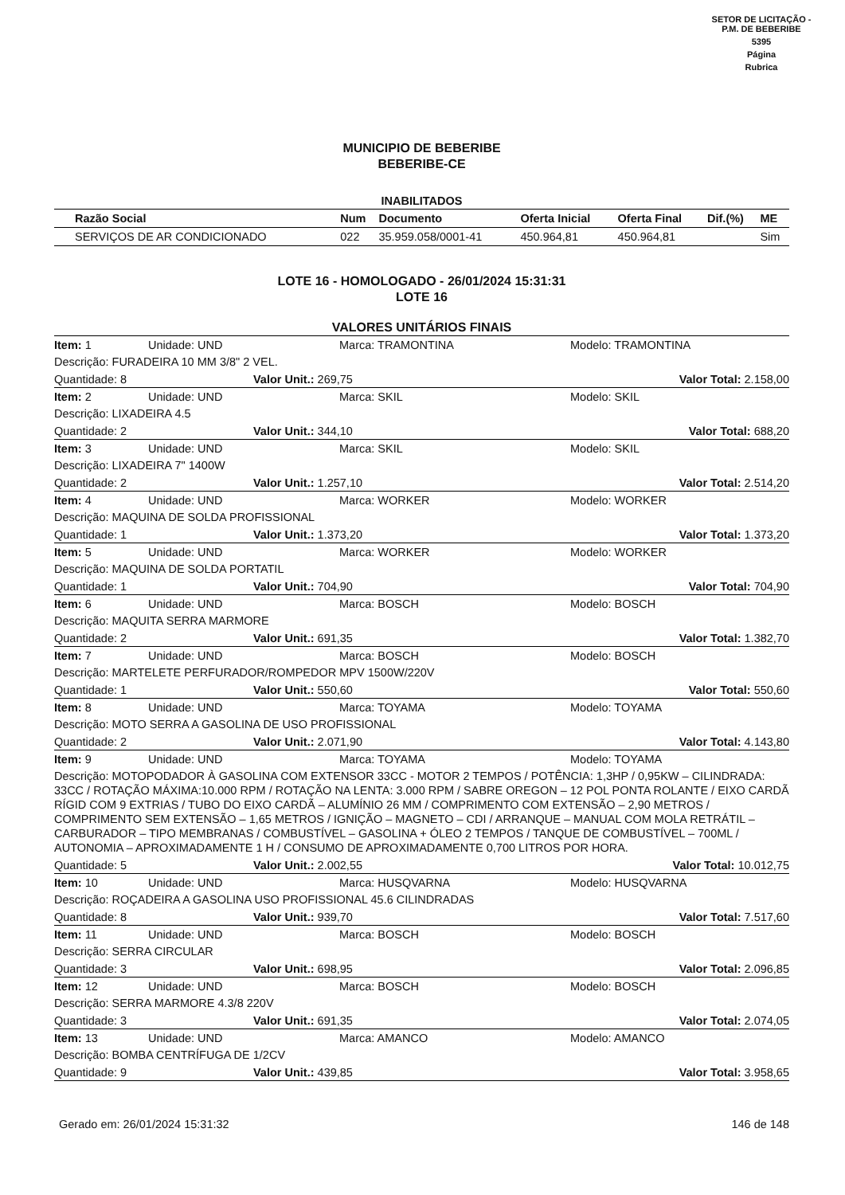SETOR DE LICITAÇÃO - P.M. DE BEBERIBE
5395
Página
Rubrica
MUNICIPIO DE BEBERIBE
BEBERIBE-CE
INABILITADOS
| Razão Social | Num | Documento | Oferta Inicial | Oferta Final | Dif.(%) | ME |
| --- | --- | --- | --- | --- | --- | --- |
| SERVIÇOS DE AR CONDICIONADO | 022 | 35.959.058/0001-41 | 450.964,81 | 450.964,81 | | Sim |
LOTE 16 - HOMOLOGADO - 26/01/2024 15:31:31
LOTE 16
VALORES UNITÁRIOS FINAIS
Item: 1 Unidade: UND Marca: TRAMONTINA Modelo: TRAMONTINA
Descrição: FURADEIRA 10 MM 3/8" 2 VEL.
Quantidade: 8 Valor Unit.: 269,75 Valor Total: 2.158,00
Item: 2 Unidade: UND Marca: SKIL Modelo: SKIL
Descrição: LIXADEIRA 4.5
Quantidade: 2 Valor Unit.: 344,10 Valor Total: 688,20
Item: 3 Unidade: UND Marca: SKIL Modelo: SKIL
Descrição: LIXADEIRA 7" 1400W
Quantidade: 2 Valor Unit.: 1.257,10 Valor Total: 2.514,20
Item: 4 Unidade: UND Marca: WORKER Modelo: WORKER
Descrição: MAQUINA DE SOLDA PROFISSIONAL
Quantidade: 1 Valor Unit.: 1.373,20 Valor Total: 1.373,20
Item: 5 Unidade: UND Marca: WORKER Modelo: WORKER
Descrição: MAQUINA DE SOLDA PORTATIL
Quantidade: 1 Valor Unit.: 704,90 Valor Total: 704,90
Item: 6 Unidade: UND Marca: BOSCH Modelo: BOSCH
Descrição: MAQUITA SERRA MARMORE
Quantidade: 2 Valor Unit.: 691,35 Valor Total: 1.382,70
Item: 7 Unidade: UND Marca: BOSCH Modelo: BOSCH
Descrição: MARTELETE PERFURADOR/ROMPEDOR MPV 1500W/220V
Quantidade: 1 Valor Unit.: 550,60 Valor Total: 550,60
Item: 8 Unidade: UND Marca: TOYAMA Modelo: TOYAMA
Descrição: MOTO SERRA A GASOLINA DE USO PROFISSIONAL
Quantidade: 2 Valor Unit.: 2.071,90 Valor Total: 4.143,80
Item: 9 Unidade: UND Marca: TOYAMA Modelo: TOYAMA
Descrição: MOTOPODADOR À GASOLINA COM EXTENSOR 33CC - MOTOR 2 TEMPOS / POTÊNCIA: 1,3HP / 0,95KW – CILINDRADA: 33CC / ROTAÇÃO MÁXIMA:10.000 RPM / ROTAÇÃO NA LENTA: 3.000 RPM / SABRE OREGON – 12 POL PONTA ROLANTE / EIXO CARDÃ RÍGID COM 9 EXTRIAS / TUBO DO EIXO CARDÃ – ALUMÍNIO 26 MM / COMPRIMENTO COM EXTENSÃO – 2,90 METROS / COMPRIMENTO SEM EXTENSÃO – 1,65 METROS / IGNIÇÃO – MAGNETO – CDI / ARRANQUE – MANUAL COM MOLA RETRÁTIL – CARBURADOR – TIPO MEMBRANAS / COMBUSTÍVEL – GASOLINA + ÓLEO 2 TEMPOS / TANQUE DE COMBUSTÍVEL – 700ML / AUTONOMIA – APROXIMADAMENTE 1 H / CONSUMO DE APROXIMADAMENTE 0,700 LITROS POR HORA.
Quantidade: 5 Valor Unit.: 2.002,55 Valor Total: 10.012,75
Item: 10 Unidade: UND Marca: HUSQVARNA Modelo: HUSQVARNA
Descrição: ROÇADEIRA A GASOLINA USO PROFISSIONAL 45.6 CILINDRADAS
Quantidade: 8 Valor Unit.: 939,70 Valor Total: 7.517,60
Item: 11 Unidade: UND Marca: BOSCH Modelo: BOSCH
Descrição: SERRA CIRCULAR
Quantidade: 3 Valor Unit.: 698,95 Valor Total: 2.096,85
Item: 12 Unidade: UND Marca: BOSCH Modelo: BOSCH
Descrição: SERRA MARMORE 4.3/8 220V
Quantidade: 3 Valor Unit.: 691,35 Valor Total: 2.074,05
Item: 13 Unidade: UND Marca: AMANCO Modelo: AMANCO
Descrição: BOMBA CENTRÍFUGA DE 1/2CV
Quantidade: 9 Valor Unit.: 439,85 Valor Total: 3.958,65
Gerado em: 26/01/2024 15:31:32 146 de 148